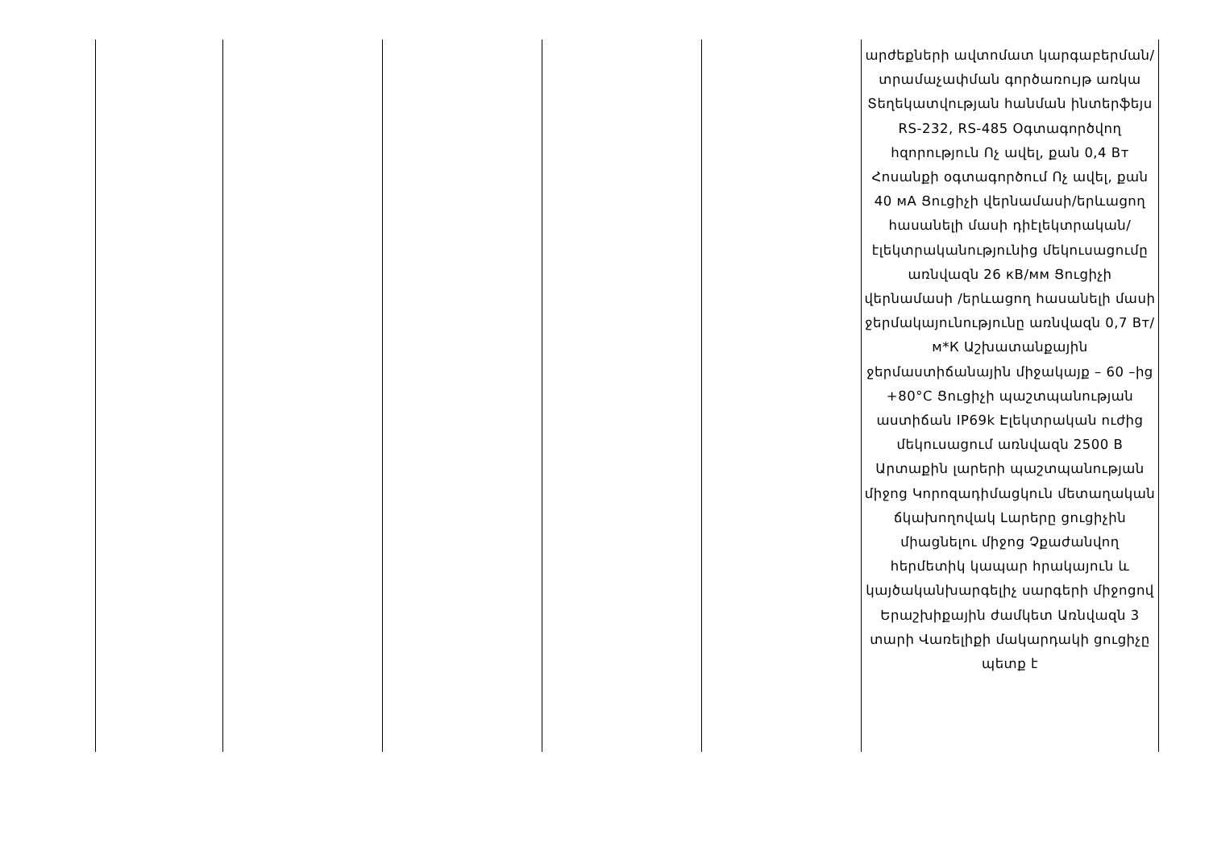| | | | | | արժեքների ավտոմատ կարգաբերման/տրամաչափման գործառույթ առկա Տեղեկատվության հանման ինտերֆեյս RS-232, RS-485 Օգտագործվող հզորություն Ոչ ավել, քան 0,4 Вт Հոսանքի օգտագործում Ոչ ավել, քան 40 мА Ցուցիչի վերնամասի/երևացող հասանելի մասի դիէլեկտրական/էլեկտրականությունից մեկուսացումը առնվազն 26 кВ/мм Ցուցիչի վերնամասի /երևացող հասանելի մասի ջերմակայունությունը առնվազն 0,7 Вт/м*К Աշխատանքային ջերմաստիճանային միջակայք – 60 –ից +80°C Ցուցիչի պաշտպանության աստիճան IP69k Էլեկտրական ուժից մեկուսացում առնվազն 2500 В Արտաքին լարերի պաշտպանության միջոց Կորոզադիմացկուն մետաղական ճկախողովակ Լարերը ցուցիչին միացնելու միջոց Չքաժանվող հերմետիկ կապար հրակայուն և կայծականխարգելիչ սարգերի միջոցով Երաշխիքային ժամկետ Առնվազն 3 տարի Վառելիքի մակարդակի ցուցիչը պետք է |